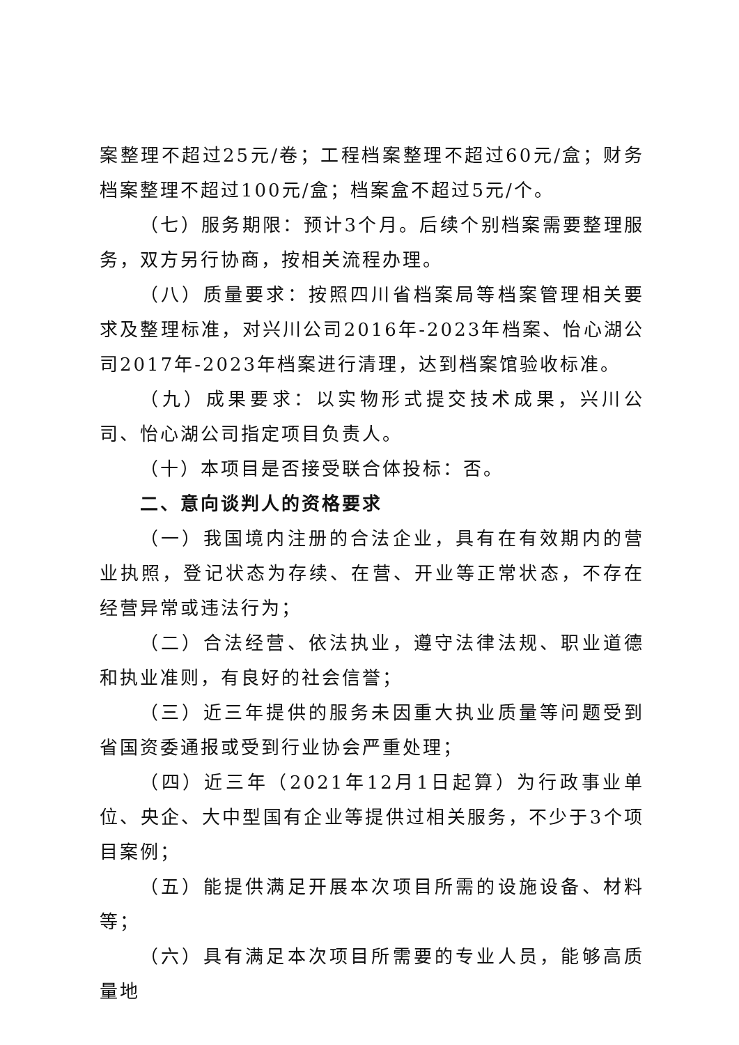案整理不超过25元/卷；工程档案整理不超过60元/盒；财务档案整理不超过100元/盒；档案盒不超过5元/个。
（七）服务期限：预计3个月。后续个别档案需要整理服务，双方另行协商，按相关流程办理。
（八）质量要求：按照四川省档案局等档案管理相关要求及整理标准，对兴川公司2016年-2023年档案、怡心湖公司2017年-2023年档案进行清理，达到档案馆验收标准。
（九）成果要求：以实物形式提交技术成果，兴川公司、怡心湖公司指定项目负责人。
（十）本项目是否接受联合体投标：否。
二、意向谈判人的资格要求
（一）我国境内注册的合法企业，具有在有效期内的营业执照，登记状态为存续、在营、开业等正常状态，不存在经营异常或违法行为；
（二）合法经营、依法执业，遵守法律法规、职业道德和执业准则，有良好的社会信誉；
（三）近三年提供的服务未因重大执业质量等问题受到省国资委通报或受到行业协会严重处理；
（四）近三年（2021年12月1日起算）为行政事业单位、央企、大中型国有企业等提供过相关服务，不少于3个项目案例；
（五）能提供满足开展本次项目所需的设施设备、材料等；
（六）具有满足本次项目所需要的专业人员，能够高质量地